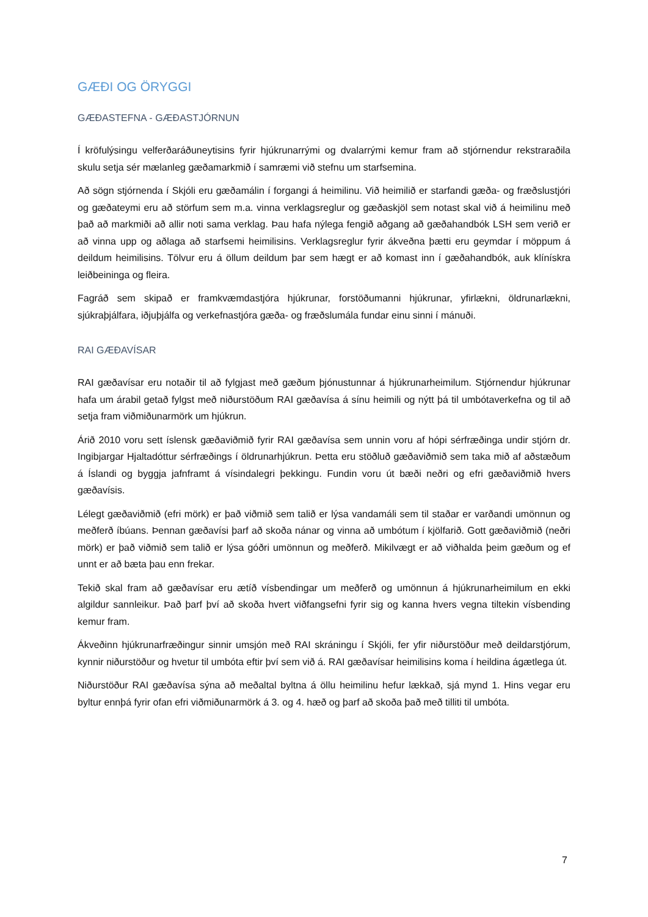GÆÐI OG ÖRYGGI
GÆÐASTEFNA - GÆÐASTJÓRNUN
Í kröfulýsingu velferðaráðuneytisins fyrir hjúkrunarrými og dvalarrými kemur fram að stjórnendur rekstraraðila skulu setja sér mælanleg gæðamarkmið í samræmi við stefnu um starfsemina.
Að sögn stjórnenda í Skjóli eru gæðamálin í forgangi á heimilinu. Við heimilið er starfandi gæða- og fræðslustjóri og gæðateymi eru að störfum sem m.a. vinna verklagsreglur og gæðaskjöl sem notast skal við á heimilinu með það að markmiði að allir noti sama verklag. Þau hafa nýlega fengið aðgang að gæðahandbók LSH sem verið er að vinna upp og aðlaga að starfsemi heimilisins. Verklagsreglur fyrir ákveðna þætti eru geymdar í möppum á deildum heimilisins. Tölvur eru á öllum deildum þar sem hægt er að komast inn í gæðahandbók, auk klínískra leiðbeininga og fleira.
Fagráð sem skipað er framkvæmdastjóra hjúkrunar, forstöðumanni hjúkrunar, yfirlækni, öldrunarlækni, sjúkraþjálfara, iðjuþjálfa og verkefnastjóra gæða- og fræðslumála fundar einu sinni í mánuði.
RAI GÆÐAVÍSAR
RAI gæðavísar eru notaðir til að fylgjast með gæðum þjónustunnar á hjúkrunarheimilum. Stjórnendur hjúkrunar hafa um árabil getað fylgst með niðurstöðum RAI gæðavísa á sínu heimili og nýtt þá til umbótaverkefna og til að setja fram viðmiðunarmörk um hjúkrun.
Árið 2010 voru sett íslensk gæðaviðmið fyrir RAI gæðavísa sem unnin voru af hópi sérfræðinga undir stjórn dr. Ingibjargar Hjaltadóttur sérfræðings í öldrunarhjúkrun. Þetta eru stöðluð gæðaviðmið sem taka mið af aðstæðum á Íslandi og byggja jafnframt á vísindalegri þekkingu. Fundin voru út bæði neðri og efri gæðaviðmið hvers gæðavísis.
Lélegt gæðaviðmið (efri mörk) er það viðmið sem talið er lýsa vandamáli sem til staðar er varðandi umönnun og meðferð íbúans. Þennan gæðavísi þarf að skoða nánar og vinna að umbótum í kjölfarið. Gott gæðaviðmið (neðri mörk) er það viðmið sem talið er lýsa góðri umönnun og meðferð. Mikilvægt er að viðhalda þeim gæðum og ef unnt er að bæta þau enn frekar.
Tekið skal fram að gæðavísar eru ætíð vísbendingar um meðferð og umönnun á hjúkrunarheimilum en ekki algildur sannleikur. Það þarf því að skoða hvert viðfangsefni fyrir sig og kanna hvers vegna tiltekin vísbending kemur fram.
Ákveðinn hjúkrunarfræðingur sinnir umsjón með RAI skráningu í Skjóli, fer yfir niðurstöður með deildarstjórum, kynnir niðurstöður og hvetur til umbóta eftir því sem við á. RAI gæðavísar heimilisins koma í heildina ágætlega út.
Niðurstöður RAI gæðavísa sýna að meðaltal byltna á öllu heimilinu hefur lækkað, sjá mynd 1. Hins vegar eru byltur ennþá fyrir ofan efri viðmiðunarmörk á 3. og 4. hæð og þarf að skoða það með tilliti til umbóta.
7